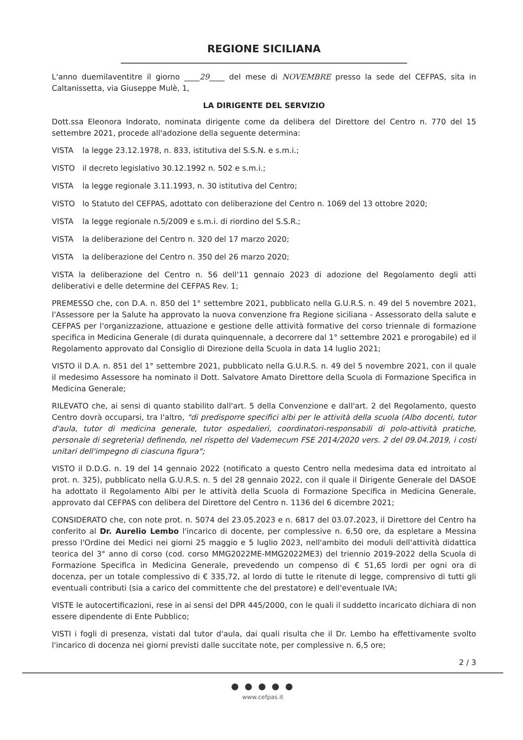REGIONE SICILIANA
L'anno duemilaventitre il giorno ____29____ del mese di NOVEMBRE presso la sede del CEFPAS, sita in Caltanissetta, via Giuseppe Mulè, 1,
LA DIRIGENTE DEL SERVIZIO
Dott.ssa Eleonora Indorato, nominata dirigente come da delibera del Direttore del Centro n. 770 del 15 settembre 2021, procede all'adozione della seguente determina:
VISTA la legge 23.12.1978, n. 833, istitutiva del S.S.N. e s.m.i.;
VISTO il decreto legislativo 30.12.1992 n. 502 e s.m.i.;
VISTA la legge regionale 3.11.1993, n. 30 istitutiva del Centro;
VISTO lo Statuto del CEFPAS, adottato con deliberazione del Centro n. 1069 del 13 ottobre 2020;
VISTA la legge regionale n.5/2009 e s.m.i. di riordino del S.S.R.;
VISTA la deliberazione del Centro n. 320 del 17 marzo 2020;
VISTA la deliberazione del Centro n. 350 del 26 marzo 2020;
VISTA la deliberazione del Centro n. 56 dell'11 gennaio 2023 di adozione del Regolamento degli atti deliberativi e delle determine del CEFPAS Rev. 1;
PREMESSO che, con D.A. n. 850 del 1° settembre 2021, pubblicato nella G.U.R.S. n. 49 del 5 novembre 2021, l'Assessore per la Salute ha approvato la nuova convenzione fra Regione siciliana - Assessorato della salute e CEFPAS per l'organizzazione, attuazione e gestione delle attività formative del corso triennale di formazione specifica in Medicina Generale (di durata quinquennale, a decorrere dal 1° settembre 2021 e prorogabile) ed il Regolamento approvato dal Consiglio di Direzione della Scuola in data 14 luglio 2021;
VISTO il D.A. n. 851 del 1° settembre 2021, pubblicato nella G.U.R.S. n. 49 del 5 novembre 2021, con il quale il medesimo Assessore ha nominato il Dott. Salvatore Amato Direttore della Scuola di Formazione Specifica in Medicina Generale;
RILEVATO che, ai sensi di quanto stabilito dall'art. 5 della Convenzione e dall'art. 2 del Regolamento, questo Centro dovrà occuparsi, tra l'altro, "di predisporre specifici albi per le attività della scuola (Albo docenti, tutor d'aula, tutor di medicina generale, tutor ospedalieri, coordinatori-responsabili di polo-attività pratiche, personale di segreteria) definendo, nel rispetto del Vademecum FSE 2014/2020 vers. 2 del 09.04.2019, i costi unitari dell'impegno di ciascuna figura";
VISTO il D.D.G. n. 19 del 14 gennaio 2022 (notificato a questo Centro nella medesima data ed introitato al prot. n. 325), pubblicato nella G.U.R.S. n. 5 del 28 gennaio 2022, con il quale il Dirigente Generale del DASOE ha adottato il Regolamento Albi per le attività della Scuola di Formazione Specifica in Medicina Generale, approvato dal CEFPAS con delibera del Direttore del Centro n. 1136 del 6 dicembre 2021;
CONSIDERATO che, con note prot. n. 5074 del 23.05.2023 e n. 6817 del 03.07.2023, il Direttore del Centro ha conferito al Dr. Aurelio Lembo l'incarico di docente, per complessive n. 6,50 ore, da espletare a Messina presso l'Ordine dei Medici nei giorni 25 maggio e 5 luglio 2023, nell'ambito dei moduli dell'attività didattica teorica del 3° anno di corso (cod. corso MMG2022ME-MMG2022ME3) del triennio 2019-2022 della Scuola di Formazione Specifica in Medicina Generale, prevedendo un compenso di € 51,65 lordi per ogni ora di docenza, per un totale complessivo di € 335,72, al lordo di tutte le ritenute di legge, comprensivo di tutti gli eventuali contributi (sia a carico del committente che del prestatore) e dell'eventuale IVA;
VISTE le autocertificazioni, rese in ai sensi del DPR 445/2000, con le quali il suddetto incaricato dichiara di non essere dipendente di Ente Pubblico;
VISTI i fogli di presenza, vistati dal tutor d'aula, dai quali risulta che il Dr. Lembo ha effettivamente svolto l'incarico di docenza nei giorni previsti dalle succitate note, per complessive n. 6,5 ore;
2 / 3
● ● ● ● ●
www.cefpas.it